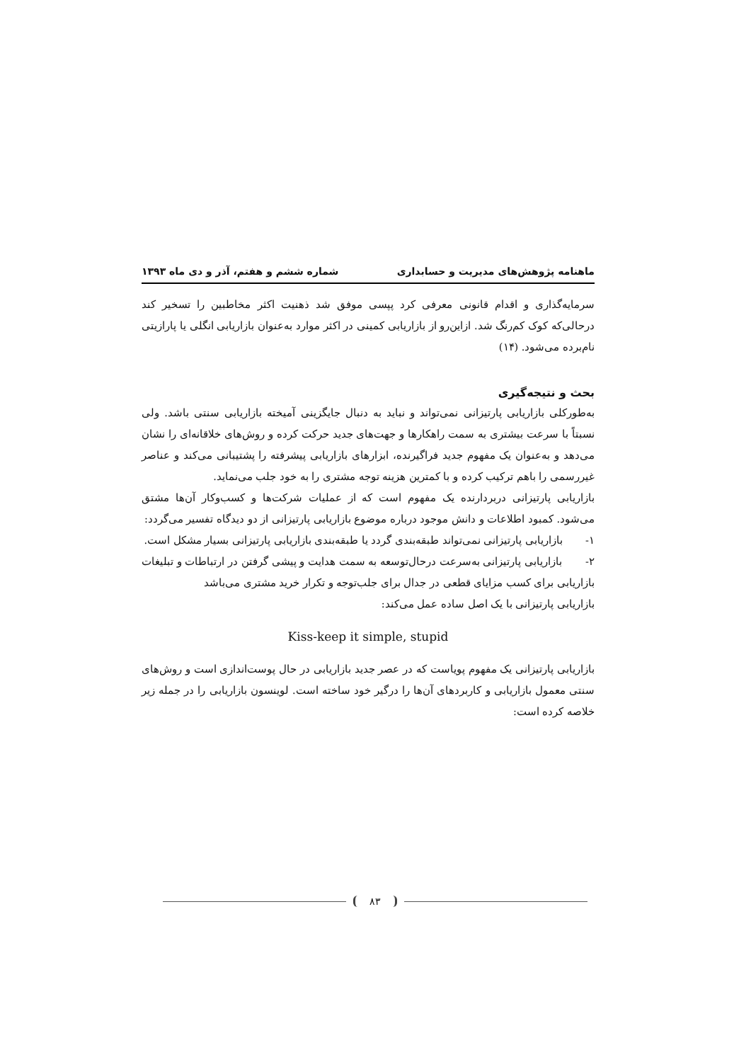ماهنامه پژوهش‌های مدیریت و حسابداری شماره ششم و هفتم، آذر و دی ماه ۱۳۹۳
سرمایه‌گذاری و اقدام قانونی معرفی کرد پپسی موفق شد ذهنیت اکثر مخاطبین را تسخیر کند درحالی‌که کوک کم‌رنگ شد. ازاین‌رو از بازاریابی کمینی در اکثر موارد به‌عنوان بازاریابی انگلی یا پارازیتی نام‌برده می‌شود. (۱۴)
بحث و نتیجه‌گیری
به‌طورکلی بازاریابی پارتیزانی نمی‌تواند و نباید به دنبال جایگزینی آمیخته بازاریابی سنتی باشد. ولی نسبتاً با سرعت بیشتری به سمت راهکارها و جهت‌های جدید حرکت کرده و روش‌های خلاقانه‌ای را نشان می‌دهد و به‌عنوان یک مفهوم جدید فراگیرنده، ابزارهای بازاریابی پیشرفته را پشتیبانی می‌کند و عناصر غیررسمی را باهم ترکیب کرده و با کمترین هزینه توجه مشتری را به خود جلب می‌نماید.
بازاریابی پارتیزانی دربردارنده یک مفهوم است که از عملیات شرکت‌ها و کسب‌وکار آن‌ها مشتق می‌شود. کمبود اطلاعات و دانش موجود درباره موضوع بازاریابی پارتیزانی از دو دیدگاه تفسیر می‌گردد:
۱- بازاریابی پارتیزانی نمی‌تواند طبقه‌بندی گردد یا طبقه‌بندی بازاریابی پارتیزانی بسیار مشکل است.
۲- بازاریابی پارتیزانی به‌سرعت درحال‌توسعه به سمت هدایت و پیشی گرفتن در ارتباطات و تبلیغات بازاریابی برای کسب مزایای قطعی در جدال برای جلب‌توجه و تکرار خرید مشتری می‌باشد
بازاریابی پارتیزانی با یک اصل ساده عمل می‌کند:
Kiss-keep it simple, stupid
بازاریابی پارتیزانی یک مفهوم پویاست که در عصر جدید بازاریابی در حال پوست‌اندازی است و روش‌های سنتی معمول بازاریابی و کاربردهای آن‌ها را درگیر خود ساخته است. لوینسون بازاریابی را در جمله زیر خلاصه کرده است:
۸۳